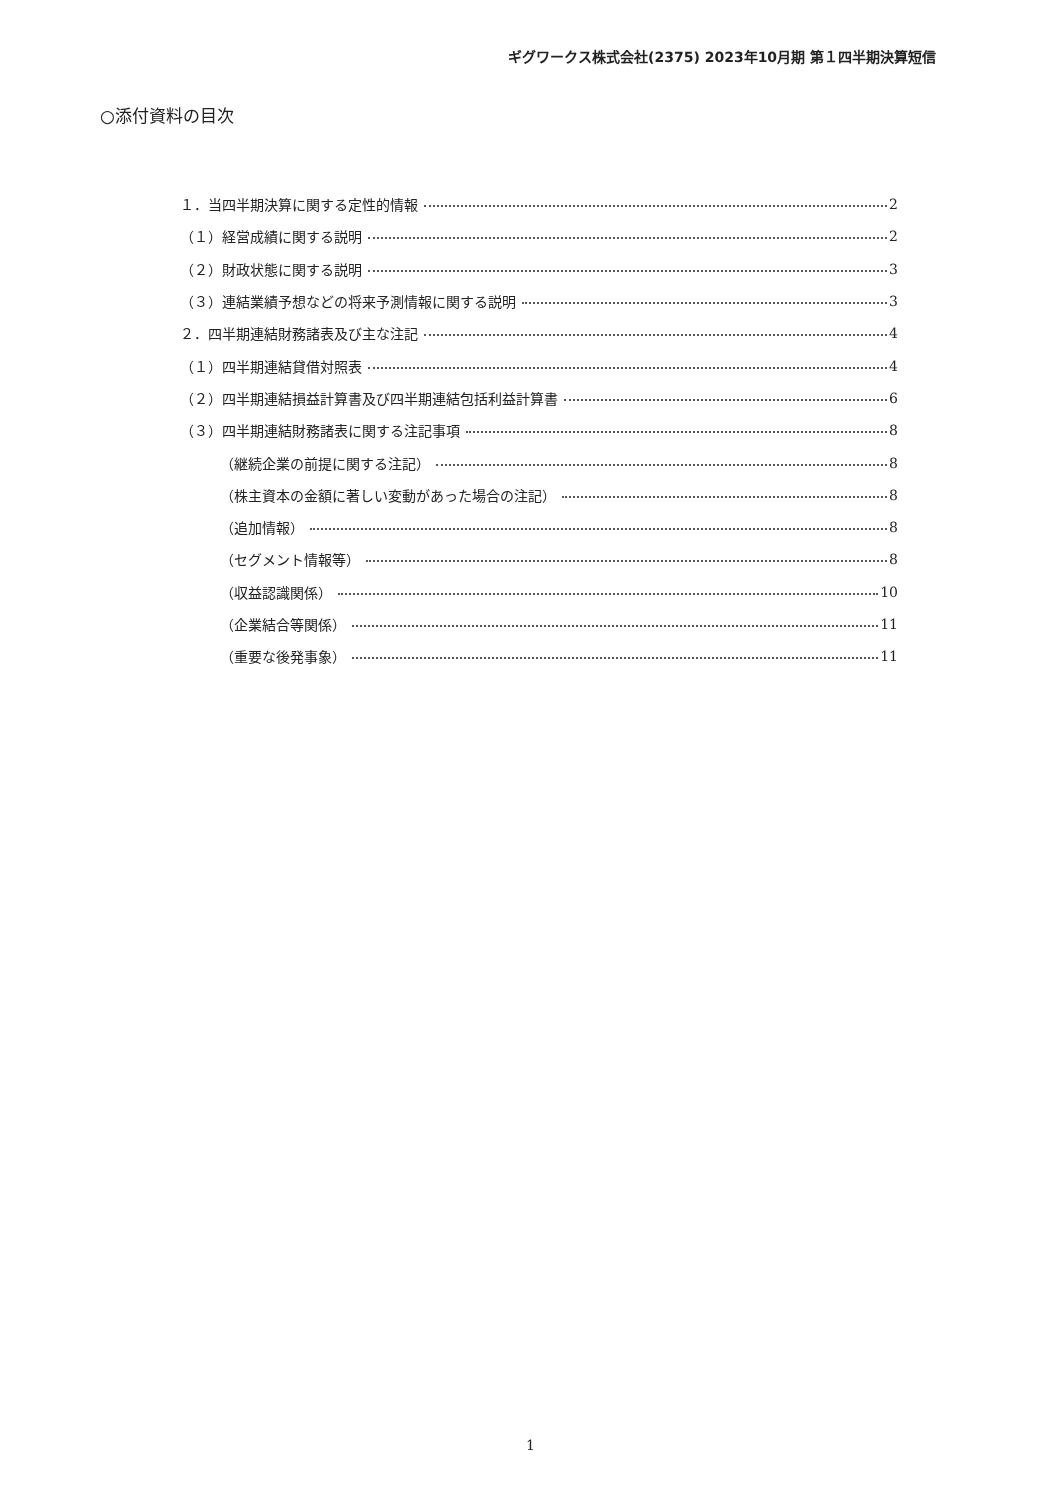ギグワークス株式会社(2375) 2023年10月期 第１四半期決算短信
○添付資料の目次
１．当四半期決算に関する定性的情報 2
（１）経営成績に関する説明 2
（２）財政状態に関する説明 3
（３）連結業績予想などの将来予測情報に関する説明 3
２．四半期連結財務諸表及び主な注記 4
（１）四半期連結貸借対照表 4
（２）四半期連結損益計算書及び四半期連結包括利益計算書 6
（３）四半期連結財務諸表に関する注記事項 8
（継続企業の前提に関する注記） 8
（株主資本の金額に著しい変動があった場合の注記） 8
（追加情報） 8
（セグメント情報等） 8
（収益認識関係） 10
（企業結合等関係） 11
（重要な後発事象） 11
1